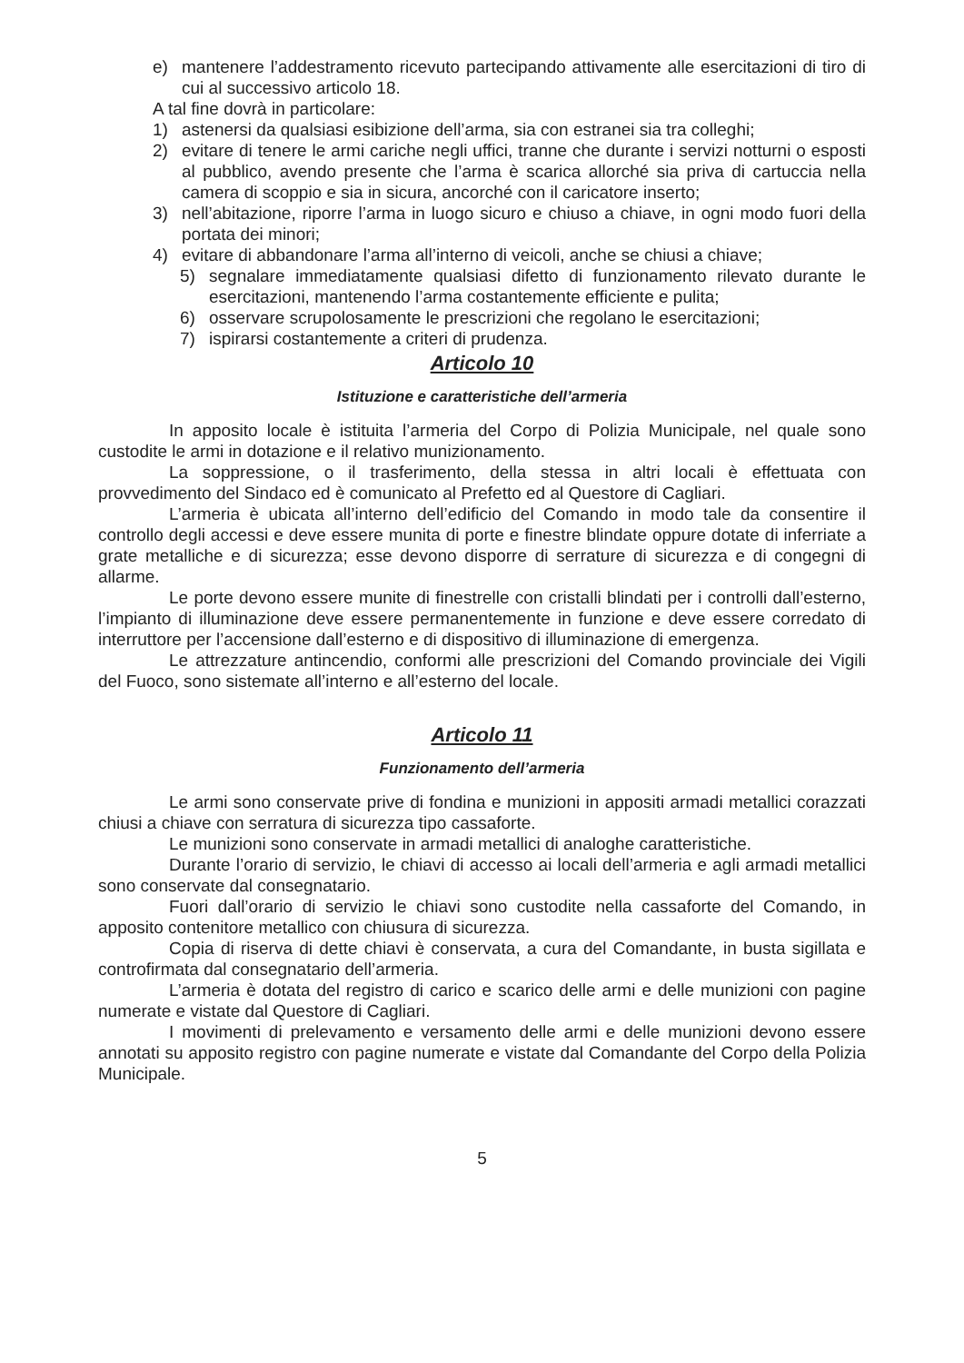e) mantenere l’addestramento ricevuto partecipando attivamente alle esercitazioni di tiro di cui al successivo articolo 18.
A tal fine dovrà in particolare:
1) astenersi da qualsiasi esibizione dell’arma, sia con estranei sia tra colleghi;
2) evitare di tenere le armi cariche negli uffici, tranne che durante i servizi notturni o esposti al pubblico, avendo presente che l’arma è scarica allorché sia priva di cartuccia nella camera di scoppio e sia in sicura, ancorché con il caricatore inserto;
3) nell’abitazione, riporre l’arma in luogo sicuro e chiuso a chiave, in ogni modo fuori della portata dei minori;
4) evitare di abbandonare l’arma all’interno di veicoli, anche se chiusi a chiave;
5) segnalare immediatamente qualsiasi difetto di funzionamento rilevato durante le esercitazioni, mantenendo l’arma costantemente efficiente e pulita;
6) osservare scrupolosamente le prescrizioni che regolano le esercitazioni;
7) ispirarsi costantemente a criteri di prudenza.
Articolo 10
Istituzione e caratteristiche dell’armeria
In apposito locale è istituita l’armeria del Corpo di Polizia Municipale, nel quale sono custodite le armi in dotazione e il relativo munizionamento.
La soppressione, o il trasferimento, della stessa in altri locali è effettuata con provvedimento del Sindaco ed è comunicato al Prefetto ed al Questore di Cagliari.
L’armeria è ubicata all’interno dell’edificio del Comando in modo tale da consentire il controllo degli accessi e deve essere munita di porte e finestre blindate oppure dotate di inferriate a grate metalliche e di sicurezza; esse devono disporre di serrature di sicurezza e di congegni di allarme.
Le porte devono essere munite di finestrelle con cristalli blindati per i controlli dall’esterno, l’impianto di illuminazione deve essere permanentemente in funzione e deve essere corredato di interruttore per l’accensione dall’esterno e di dispositivo di illuminazione di emergenza.
Le attrezzature antincendio, conformi alle prescrizioni del Comando provinciale dei Vigili del Fuoco, sono sistemate all’interno e all’esterno del locale.
Articolo 11
Funzionamento dell’armeria
Le armi sono conservate prive di fondina e munizioni in appositi armadi metallici corazzati chiusi a chiave con serratura di sicurezza tipo cassaforte.
Le munizioni sono conservate in armadi metallici di analoghe caratteristiche.
Durante l’orario di servizio, le chiavi di accesso ai locali dell’armeria e agli armadi metallici sono conservate dal consegnatario.
Fuori dall’orario di servizio le chiavi sono custodite nella cassaforte del Comando, in apposito contenitore metallico con chiusura di sicurezza.
Copia di riserva di dette chiavi è conservata, a cura del Comandante, in busta sigillata e controfirmata dal consegnatario dell’armeria.
L’armeria è dotata del registro di carico e scarico delle armi e delle munizioni con pagine numerate e vistate dal Questore di Cagliari.
I movimenti di prelevamento e versamento delle armi e delle munizioni devono essere annotati su apposito registro con pagine numerate e vistate dal Comandante del Corpo della Polizia Municipale.
5